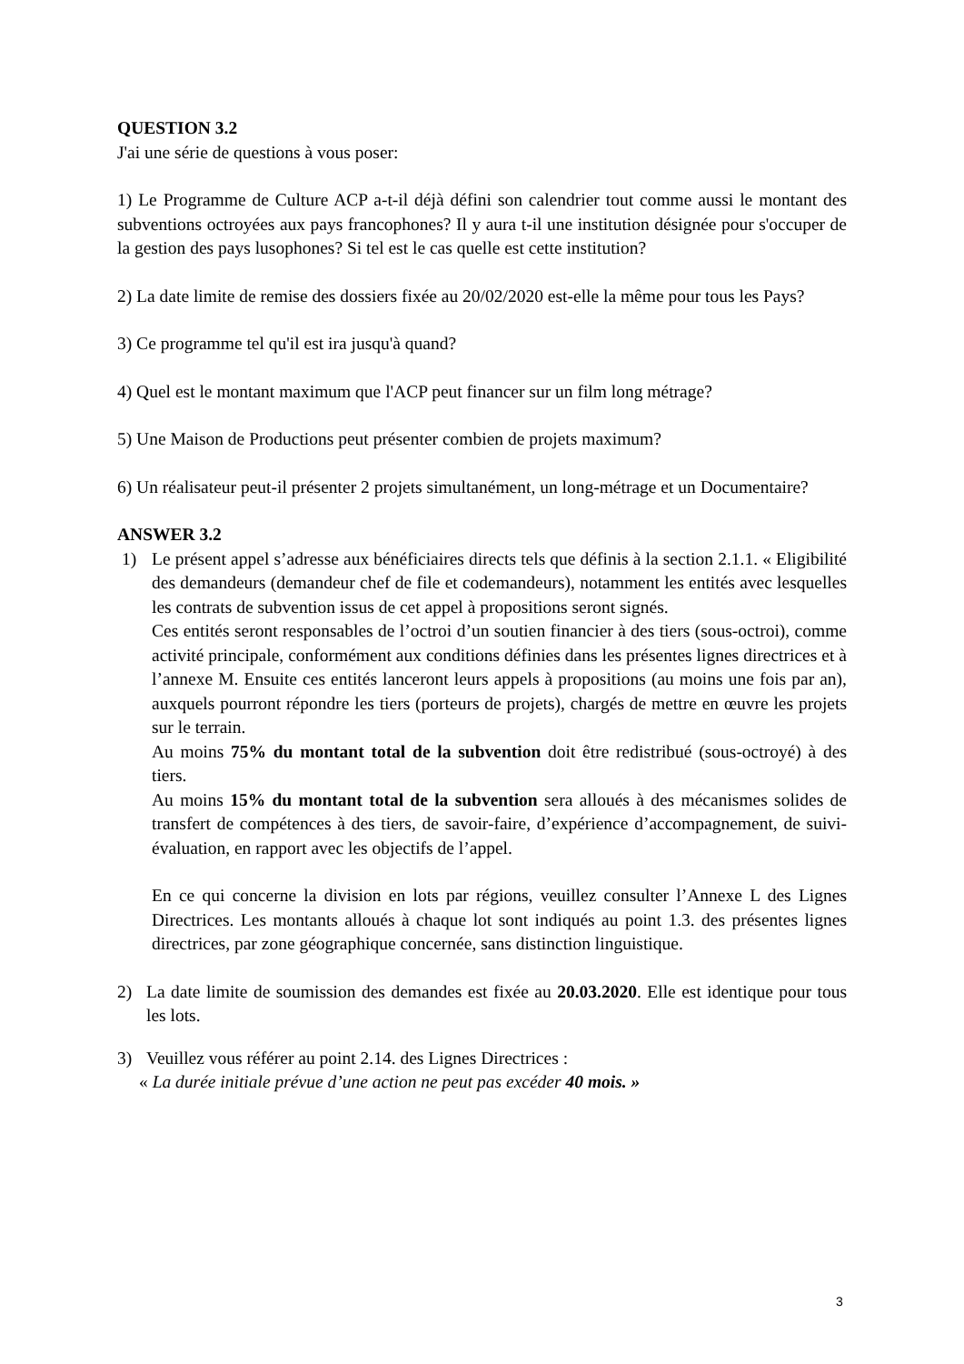QUESTION 3.2
J'ai une série de questions à vous poser:
1) Le Programme de Culture ACP a-t-il déjà défini son calendrier tout comme aussi le montant des subventions octroyées aux pays francophones? Il y aura t-il une institution désignée pour s'occuper de la gestion des pays lusophones? Si tel est le cas quelle est cette institution?
2) La date limite de remise des dossiers fixée au 20/02/2020 est-elle la même pour tous les Pays?
3) Ce programme tel qu'il est ira jusqu'à quand?
4) Quel est le montant maximum que l'ACP peut financer sur un film long métrage?
5) Une Maison de Productions peut présenter combien de projets maximum?
6) Un réalisateur peut-il présenter 2 projets simultanément, un long-métrage et un Documentaire?
ANSWER 3.2
1) Le présent appel s’adresse aux bénéficiaires directs tels que définis à la section 2.1.1. « Eligibilité des demandeurs (demandeur chef de file et codemandeurs), notamment les entités avec lesquelles les contrats de subvention issus de cet appel à propositions seront signés.
Ces entités seront responsables de l’octroi d’un soutien financier à des tiers (sous-octroi), comme activité principale, conformément aux conditions définies dans les présentes lignes directrices et à l’annexe M. Ensuite ces entités lanceront leurs appels à propositions (au moins une fois par an), auxquels pourront répondre les tiers (porteurs de projets), chargés de mettre en œuvre les projets sur le terrain.
Au moins 75% du montant total de la subvention doit être redistribué (sous-octroyé) à des tiers.
Au moins 15% du montant total de la subvention sera alloués à des mécanismes solides de transfert de compétences à des tiers, de savoir-faire, d’expérience d’accompagnement, de suivi-évaluation, en rapport avec les objectifs de l’appel.
En ce qui concerne la division en lots par régions, veuillez consulter l’Annexe L des Lignes Directrices. Les montants alloués à chaque lot sont indiqués au point 1.3. des présentes lignes directrices, par zone géographique concernée, sans distinction linguistique.
2) La date limite de soumission des demandes est fixée au 20.03.2020. Elle est identique pour tous les lots.
3) Veuillez vous référer au point 2.14. des Lignes Directrices :
« La durée initiale prévue d’une action ne peut pas excéder 40 mois. »
3